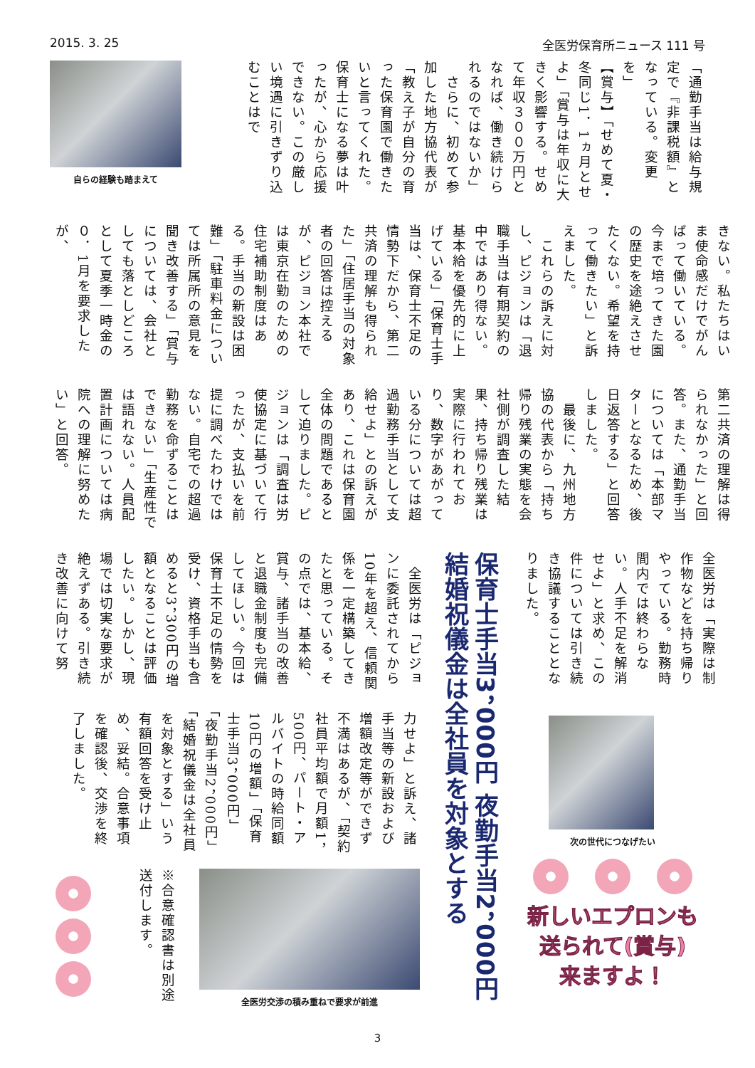2015. 3. 25 全医労保育所ニュース 111 号
「通勤手当は給与規定で『非課税額』となっている。変更を」
【賞与】「せめて夏・冬同じ1．1ヵ月とせよ」「賞与は年収に大きく影響する。せめて年収３００万円となれば、働き続けられるのではないか」
　さらに、初めて参加した地方協代表が「教え子が自分の育った保育園で働きたいと言ってくれた。保育士になる夢は叶ったが、心から応援できない。この厳しい境遇に引きずり込むことはで
自らの経験も踏まえて
きない。私たちはいま使命感だけでがんばって働いている。今まで培ってきた園の歴史を途絶えさせたくない。希望を持って働きたい」と訴えました。
　これらの訴えに対し、ピジョンは「退職手当は有期契約の中ではあり得ない。基本給を優先的に上げている」「保育士手当は、保育士不足の情勢下だから、第二共済の理解も得られた」「住居手当の対象者の回答は控えるが、ピジョン本社では東京在勤のための住宅補助制度はある。手当の新設は困難」「駐車料金については所属所の意見を聞き改善する」「賞与については、会社としても落としどころとして夏季一時金の０．1月を要求したが、
第二共済の理解は得られなかった」と回答。また、通勤手当については「本部マターとなるため、後日返答する」と回答しました。
　最後に、九州地方協の代表から「持ち帰り残業の実態を会社側が調査した結果、持ち帰り残業は実際に行われており、数字があがっている分については超過勤務手当として支給せよ」との訴えがあり、これは保育園全体の問題であるとして迫りました。ピジョンは「調査は労使協定に基づいて行ったが、支払いを前提に調べたわけではない。自宅での超過勤務を命ずることはできない」「生産性では語れない。人員配置計画については病院への理解に努めたい」と回答。
全医労は「実際は制作物などを持ち帰りやっている。勤務時間内では終わらない。人手不足を解消せよ」と求め、この件については引き続き協議することとなりました。
次の世代につなげたい
新しいエプロンも
送られて(賞与)
来ますよ！
保育士手当3，000円 夜勤手当2，000円
結婚祝儀金は全社員を対象とする
　全医労は「ピジョンに委託されてから10年を超え、信頼関係を一定構築してきたと思っている。その点では、基本給、賞与、諸手当の改善と退職金制度も完備してほしい。今回は保育士不足の情勢を受け、資格手当も含めると3，300円の増額となることは評価したい。しかし、現場では切実な要求が絶えずある。引き続き改善に向けて努
力せよ」と訴え、諸手当等の新設および増額改定等ができず不満はあるが、「契約社員平均額で月額1，500円、パート・アルバイトの時給同額10円の増額」「保育士手当3，000円」「夜勤手当2，000円」「結婚祝儀金は全社員を対象とする」いう有額回答を受け止め、妥結。合意事項を確認後、交渉を終了しました。
全医労交渉の積み重ねで要求が前進
※合意確認書は別途送付します。
3